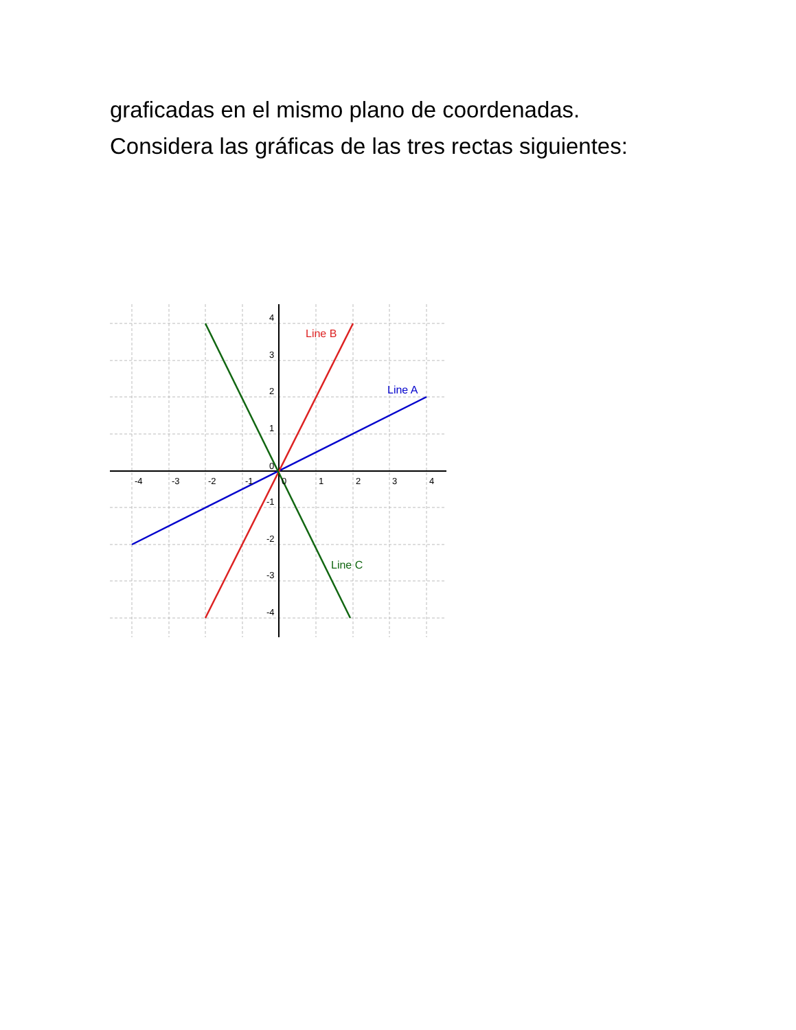graficadas en el mismo plano de coordenadas.
Considera las gráficas de las tres rectas siguientes:
Line B
Line A
Line C
-4
-3
-2
-1
0
1
2
3
4
4
3
2
1
0
-1
-2
-3
-4